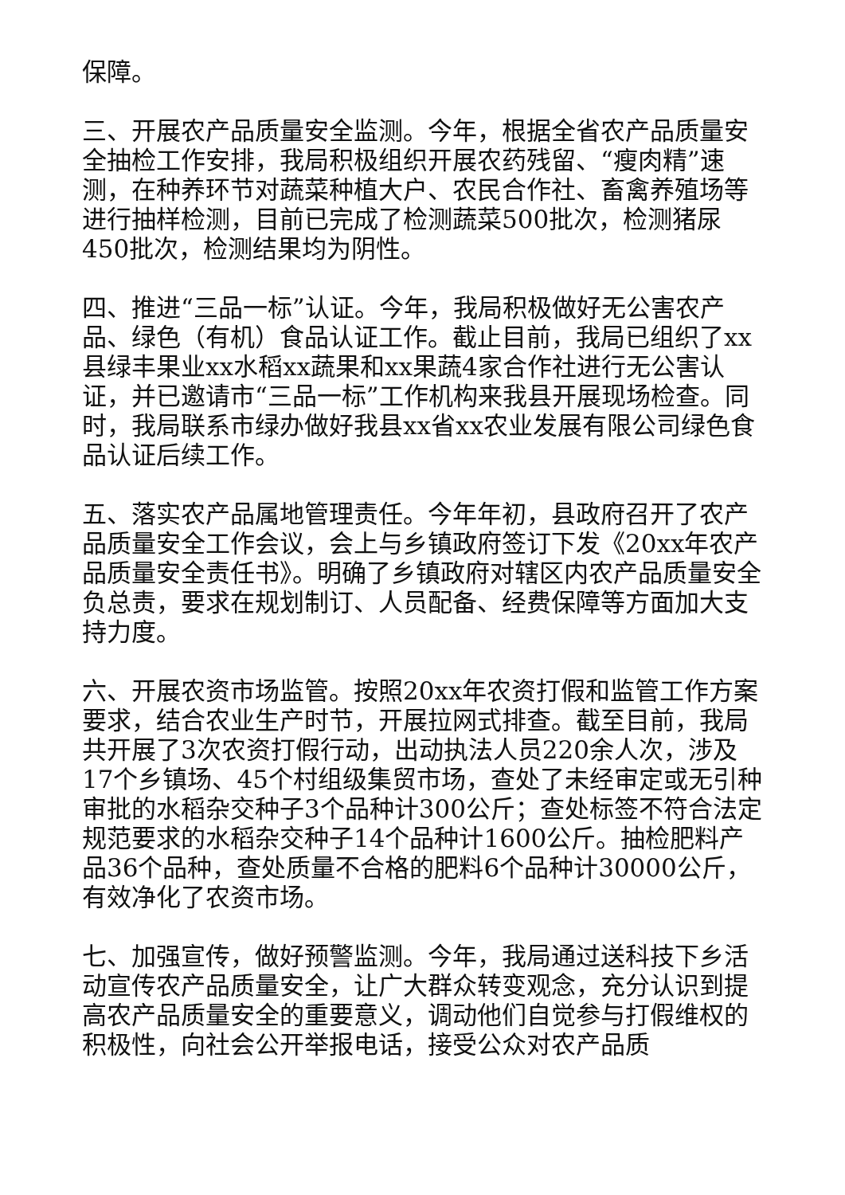保障。
三、开展农产品质量安全监测。今年，根据全省农产品质量安全抽检工作安排，我局积极组织开展农药残留、“瘦肉精”速测，在种养环节对蔬菜种植大户、农民合作社、畜禽养殖场等进行抽样检测，目前已完成了检测蔬菜500批次，检测猪尿450批次，检测结果均为阴性。
四、推进“三品一标”认证。今年，我局积极做好无公害农产品、绿色（有机）食品认证工作。截止目前，我局已组织了xx县绿丰果业xx水稻xx蔬果和xx果蔬4家合作社进行无公害认证，并已邀请市“三品一标”工作机构来我县开展现场检查。同时，我局联系市绿办做好我县xx省xx农业发展有限公司绿色食品认证后续工作。
五、落实农产品属地管理责任。今年年初，县政府召开了农产品质量安全工作会议，会上与乡镇政府签订下发《20xx年农产品质量安全责任书》。明确了乡镇政府对辖区内农产品质量安全负总责，要求在规划制订、人员配备、经费保障等方面加大支持力度。
六、开展农资市场监管。按照20xx年农资打假和监管工作方案要求，结合农业生产时节，开展拉网式排查。截至目前，我局共开展了3次农资打假行动，出动执法人员220余人次，涉及17个乡镇场、45个村组级集贸市场，查处了未经审定或无引种审批的水稻杂交种子3个品种计300公斤；查处标签不符合法定规范要求的水稻杂交种子14个品种计1600公斤。抽检肥料产品36个品种，查处质量不合格的肥料6个品种计30000公斤，有效净化了农资市场。
七、加强宣传，做好预警监测。今年，我局通过送科技下乡活动宣传农产品质量安全，让广大群众转变观念，充分认识到提高农产品质量安全的重要意义，调动他们自觉参与打假维权的积极性，向社会公开举报电话，接受公众对农产品质